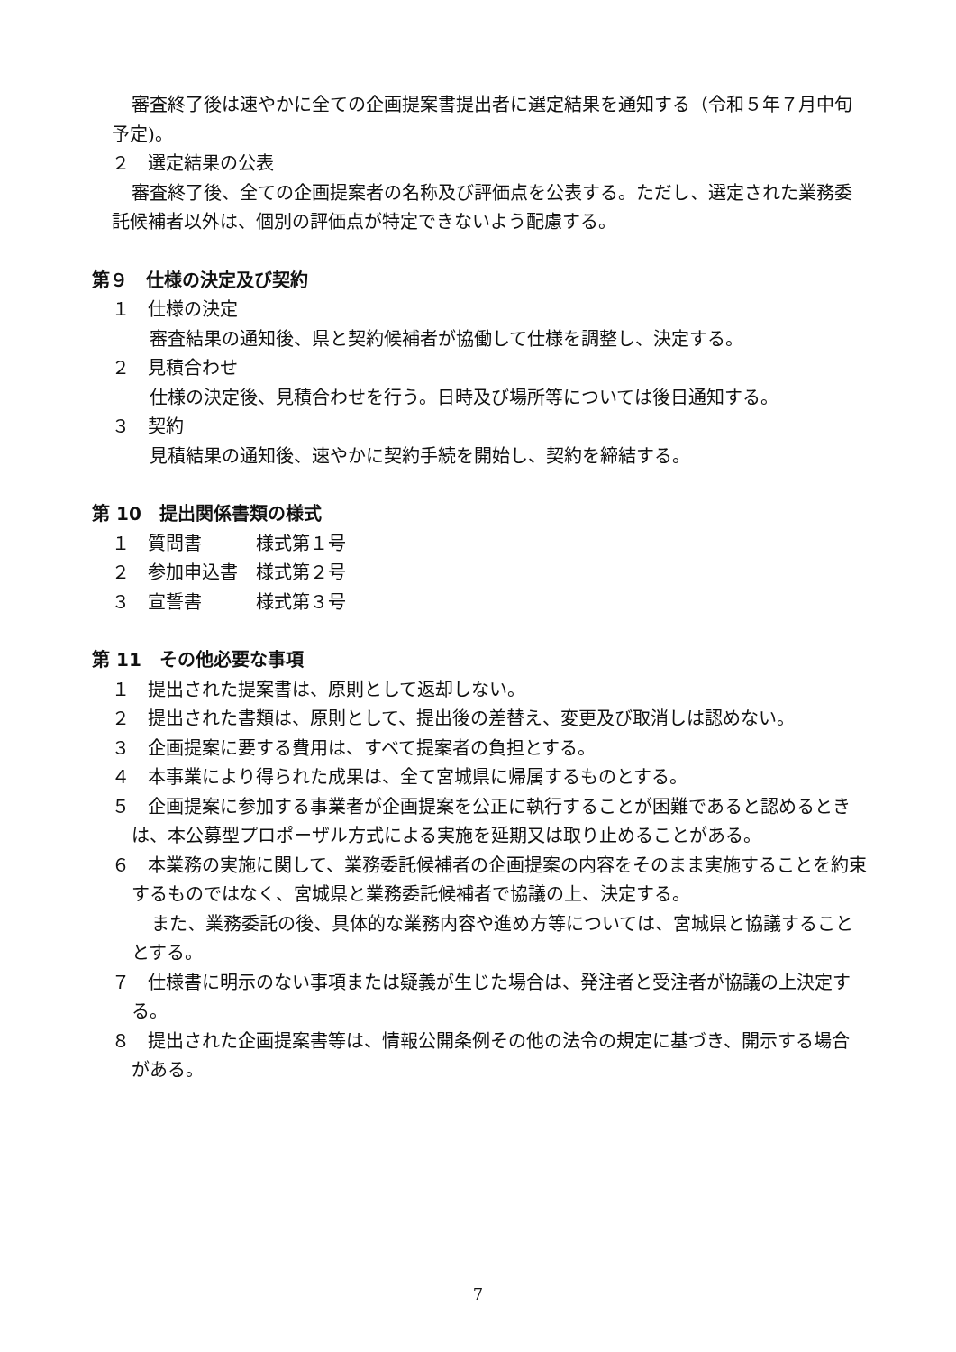審査終了後は速やかに全ての企画提案書提出者に選定結果を通知する（令和５年７月中旬予定)。
２　選定結果の公表
審査終了後、全ての企画提案者の名称及び評価点を公表する。ただし、選定された業務委託候補者以外は、個別の評価点が特定できないよう配慮する。
第９　仕様の決定及び契約
１　仕様の決定
審査結果の通知後、県と契約候補者が協働して仕様を調整し、決定する。
２　見積合わせ
仕様の決定後、見積合わせを行う。日時及び場所等については後日通知する。
３　契約
見積結果の通知後、速やかに契約手続を開始し、契約を締結する。
第 10　提出関係書類の様式
１　質問書　　　様式第１号
２　参加申込書　様式第２号
３　宣誓書　　　様式第３号
第 11　その他必要な事項
１　提出された提案書は、原則として返却しない。
２　提出された書類は、原則として、提出後の差替え、変更及び取消しは認めない。
３　企画提案に要する費用は、すべて提案者の負担とする。
４　本事業により得られた成果は、全て宮城県に帰属するものとする。
５　企画提案に参加する事業者が企画提案を公正に執行することが困難であると認めるときは、本公募型プロポーザル方式による実施を延期又は取り止めることがある。
６　本業務の実施に関して、業務委託候補者の企画提案の内容をそのまま実施することを約束するものではなく、宮城県と業務委託候補者で協議の上、決定する。
また、業務委託の後、具体的な業務内容や進め方等については、宮城県と協議することとする。
７　仕様書に明示のない事項または疑義が生じた場合は、発注者と受注者が協議の上決定する。
８　提出された企画提案書等は、情報公開条例その他の法令の規定に基づき、開示する場合がある。
7